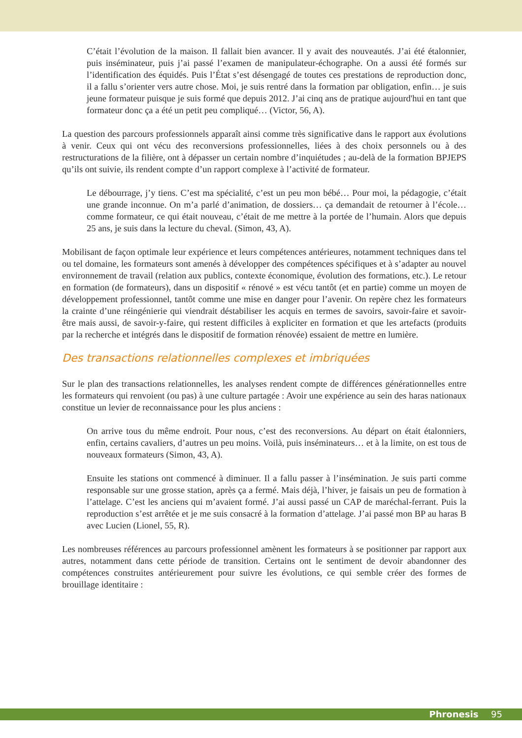C’était l’évolution de la maison. Il fallait bien avancer. Il y avait des nouveautés. J’ai été étalonnier, puis inséminateur, puis j’ai passé l’examen de manipulateur-échographe. On a aussi été formés sur l’identification des équidés. Puis l’État s’est désengagé de toutes ces prestations de reproduction donc, il a fallu s’orienter vers autre chose. Moi, je suis rentré dans la formation par obligation, enfin… je suis jeune formateur puisque je suis formé que depuis 2012. J’ai cinq ans de pratique aujourd'hui en tant que formateur donc ça a été un petit peu compliqué… (Victor, 56, A).
La question des parcours professionnels apparaît ainsi comme très significative dans le rapport aux évolutions à venir. Ceux qui ont vécu des reconversions professionnelles, liées à des choix personnels ou à des restructurations de la filière, ont à dépasser un certain nombre d’inquiétudes ; au-delà de la formation BPJEPS qu’ils ont suivie, ils rendent compte d’un rapport complexe à l’activité de formateur.
Le débourrage, j’y tiens. C’est ma spécialité, c’est un peu mon bébé… Pour moi, la pédagogie, c’était une grande inconnue. On m’a parlé d’animation, de dossiers… ça demandait de retourner à l’école… comme formateur, ce qui était nouveau, c’était de me mettre à la portée de l’humain. Alors que depuis 25 ans, je suis dans la lecture du cheval. (Simon, 43, A).
Mobilisant de façon optimale leur expérience et leurs compétences antérieures, notamment techniques dans tel ou tel domaine, les formateurs sont amenés à développer des compétences spécifiques et à s’adapter au nouvel environnement de travail (relation aux publics, contexte économique, évolution des formations, etc.). Le retour en formation (de formateurs), dans un dispositif « rénové » est vécu tantôt (et en partie) comme un moyen de développement professionnel, tantôt comme une mise en danger pour l’avenir. On repère chez les formateurs la crainte d’une réingénierie qui viendrait déstabiliser les acquis en termes de savoirs, savoir-faire et savoir-être mais aussi, de savoir-y-faire, qui restent difficiles à expliciter en formation et que les artefacts (produits par la recherche et intégrés dans le dispositif de formation rénovée) essaient de mettre en lumière.
Des transactions relationnelles complexes et imbriquées
Sur le plan des transactions relationnelles, les analyses rendent compte de différences générationnelles entre les formateurs qui renvoient (ou pas) à une culture partagée : Avoir une expérience au sein des haras nationaux constitue un levier de reconnaissance pour les plus anciens :
On arrive tous du même endroit. Pour nous, c’est des reconversions. Au départ on était étalonniers, enfin, certains cavaliers, d’autres un peu moins. Voilà, puis inséminateurs… et à la limite, on est tous de nouveaux formateurs (Simon, 43, A).
Ensuite les stations ont commencé à diminuer. Il a fallu passer à l’insémination. Je suis parti comme responsable sur une grosse station, après ça a fermé. Mais déjà, l’hiver, je faisais un peu de formation à l’attelage. C’est les anciens qui m’avaient formé. J’ai aussi passé un CAP de maréchal-ferrant. Puis la reproduction s’est arrêtée et je me suis consacré à la formation d’attelage. J’ai passé mon BP au haras B avec Lucien (Lionel, 55, R).
Les nombreuses références au parcours professionnel amènent les formateurs à se positionner par rapport aux autres, notamment dans cette période de transition. Certains ont le sentiment de devoir abandonner des compétences construites antérieurement pour suivre les évolutions, ce qui semble créer des formes de brouillage identitaire :
Phronesis 95